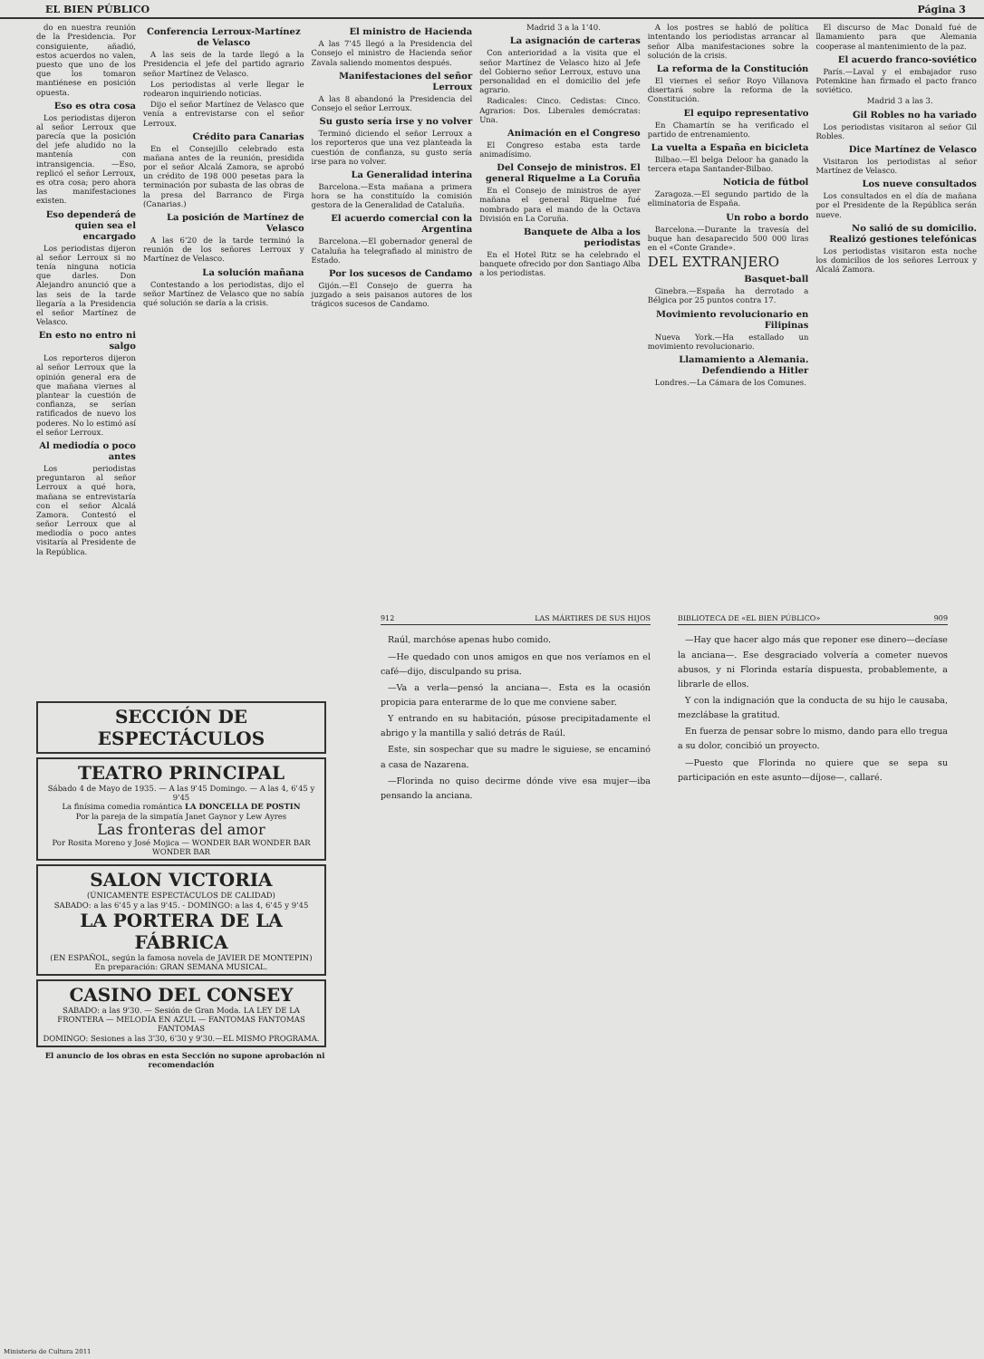EL BIEN PÚBLICO Página 3
do en nuestra reunión de la Presidencia. Por consiguiente, añadió, estos acuerdos no valen, puesto que uno de los que los tomaron mantiénese en posición opuesta.
Eso es otra cosa
Los periodistas dijeron al señor Lerroux que parecía que la posición del jefe aludido no la mantenía con intransigencia. —Eso, replicó el señor Lerroux, es otra cosa; pero ahora las manifestaciones existen.
Eso dependerá de quien sea el encargado
Los periodistas dijeron al señor Lerroux si no tenía ninguna noticia que darles. Don Alejandro anunció que a las seis de la tarde llegaría a la Presidencia el señor Martínez de Velasco.
En esto no entro ni salgo
Los reporteros dijeron al señor Lerroux que la opinión general era de que mañana viernes al plantear la cuestión de confianza, se serían ratificados de nuevo los poderes. No lo estimó así el señor Lerroux.
Al mediodía o poco antes
Los periodistas preguntaron al señor Lerroux a qué hora, mañana se entrevistaría con el señor Alcalá Zamora. Contestó el señor Lerroux que al mediodía o poco antes visitaría al Presidente de la República.
Conferencia Lerroux-Martínez de Velasco
A las seis de la tarde llegó a la Presidencia el jefe del partido agrario señor Martínez de Velasco.
Los periodistas al verle llegar le rodearon inquiriendo noticias.
Dijo el señor Martínez de Velasco que venía a entrevistarse con el señor Lerroux.
Crédito para Canarias
En el Consejillo celebrado esta mañana antes de la reunión, presidida por el señor Alcalá Zamora, se aprobó un crédito de 198 000 pesetas para la terminación por subasta de las obras de la presa del Barranco de Firga (Canarias.)
La posición de Martínez de Velasco
A las 6'20 de la tarde terminó la reunión de los señores Lerroux y Martínez de Velasco.
La solución mañana
Contestando a los periodistas, dijo el señor Martínez de Velasco que no sabía qué solución se daría a la crisis.
El ministro de Hacienda
A las 7'45 llegó a la Presidencia del Consejo el ministro de Hacienda señor Zavala saliendo momentos después.
Manifestaciones del señor Lerroux
A las 8 abandonó la Presidencia del Consejo el señor Lerroux.
Su gusto sería irse y no volver
Terminó diciendo el señor Lerroux a los reporteros que una vez planteada la cuestión de confianza, su gusto sería irse para no volver.
La Generalidad interina
Barcelona.—Esta mañana a primera hora se ha constituído la comisión gestora de la Generalidad de Cataluña.
El acuerdo comercial con la Argentina
Barcelona.—El gobernador general de Cataluña ha telegrafiado al ministro de Estado.
Por los sucesos de Candamo
Gijón.—El Consejo de guerra ha juzgado a seis paisanos autores de los trágicos sucesos de Candamo.
Madrid 3 a la 1'40.
La asignación de carteras
Con anterioridad a la visita que el señor Martínez de Velasco hizo al Jefe del Gobierno señor Lerroux, estuvo una personalidad en el domicilio del jefe agrario.
Radicales: Cinco. Cedistas: Cinco. Agrarios: Dos. Liberales demócratas: Una.
Animación en el Congreso
El Congreso estaba esta tarde animadísimo.
Del Consejo de ministros. El general Riquelme a La Coruña
En el Consejo de ministros de ayer mañana el general Riquelme fué nombrado para el mando de la Octava División en La Coruña.
Banquete de Alba a los periodistas
En el Hotel Ritz se ha celebrado el banquete ofrecido por don Santiago Alba a los periodistas.
A los postres se habló de política intentando los periodistas arrancar al señor Alba manifestaciones sobre la solución de la crisis.
La reforma de la Constitución
El viernes el señor Royo Villanova disertará sobre la reforma de la Constitución.
El equipo representativo
En Chamartín se ha verificado el partido de entrenamiento.
La vuelta a España en bicicleta
Bilbao.—El belga Deloor ha ganado la tercera etapa Santander-Bilbao.
Noticia de fútbol
Zaragoza.—El segundo partido de la eliminatoria de España.
Un robo a bordo
Barcelona.—Durante la travesía del buque han desaparecido 500 000 liras en el «Conte Grande».
DEL EXTRANJERO
Basquet-ball
Ginebra.—España ha derrotado a Bélgica por 25 puntos contra 17.
Movimiento revolucionario en Filipinas
Nueva York.—Ha estallado un movimiento revolucionario.
Llamamiento a Alemania. Defendiendo a Hitler
Londres.—La Cámara de los Comunes.
El discurso de Mac Donald fué de llamamiento para que Alemania cooperase al mantenimiento de la paz.
El acuerdo franco-soviético
París.—Laval y el embajador ruso Potemkine han firmado el pacto franco soviético.
Madrid 3 a las 3.
Gil Robles no ha variado
Los periodistas visitaron al señor Gil Robles.
Dice Martínez de Velasco
Visitaron los periodistas al señor Martínez de Velasco.
Los nueve consultados
Los consultados en el día de mañana por el Presidente de la República serán nueve.
No salió de su domicilio. Realizó gestiones telefónicas
Los periodistas visitaron esta noche los domicilios de los señores Lerroux y Alcalá Zamora.
SECCIÓN DE ESPECTÁCULOS
TEATRO PRINCIPAL
Sábado 4 de Mayo de 1935. — A las 9'45 Domingo. — A las 4, 6'45 y 9'45
La finísima comedia romántica LA DONCELLA DE POSTIN
Por la pareja de la simpatía Janet Gaynor y Lew Ayres
Las fronteras del amor
Por Rosita Moreno y José Mojica — WONDER BAR WONDER BAR WONDER BAR
SALON VICTORIA
(ÚNICAMENTE ESPECTÁCULOS DE CALIDAD)
SABADO: a las 6'45 y a las 9'45. - DOMINGO: a las 4, 6'45 y 9'45
LA PORTERA DE LA FÁBRICA
(EN ESPAÑOL, según la famosa novela de JAVIER DE MONTEPIN)
En preparación: GRAN SEMANA MUSICAL.
CASINO DEL CONSEY
SABADO: a las 9'30. — Sesión de Gran Moda. LA LEY DE LA FRONTERA — MELODÍA EN AZUL — FANTOMAS FANTOMAS FANTOMAS
DOMINGO: Sesiones a las 3'30, 6'30 y 9'30.—EL MISMO PROGRAMA.
El anuncio de los obras en esta Sección no supone aprobación ni recomendación
912 LAS MÁRTIRES DE SUS HIJOS
Raúl, marchóse apenas hubo comido.
—He quedado con unos amigos en que nos veríamos en el café—dijo, disculpando su prisa.
—Va a verla—pensó la anciana—. Esta es la ocasión propicia para enterarme de lo que me conviene saber.
Y entrando en su habitación, púsose precipitadamente el abrigo y la mantilla y salió detrás de Raúl.
Este, sin sospechar que su madre le siguiese, se encaminó a casa de Nazarena.
—Florinda no quiso decirme dónde vive esa mujer—iba pensando la anciana.
BIBLIOTECA DE «EL BIEN PÚBLICO» 909
—Hay que hacer algo más que reponer ese dinero—decíase la anciana—. Ese desgraciado volvería a cometer nuevos abusos, y ni Florinda estaría dispuesta, probablemente, a librarle de ellos.
Y con la indignación que la conducta de su hijo le causaba, mezclábase la gratitud.
En fuerza de pensar sobre lo mismo, dando para ello tregua a su dolor, concibió un proyecto.
—Puesto que Florinda no quiere que se sepa su participación en este asunto—díjose—, callaré.
Ministerio de Cultura 2011